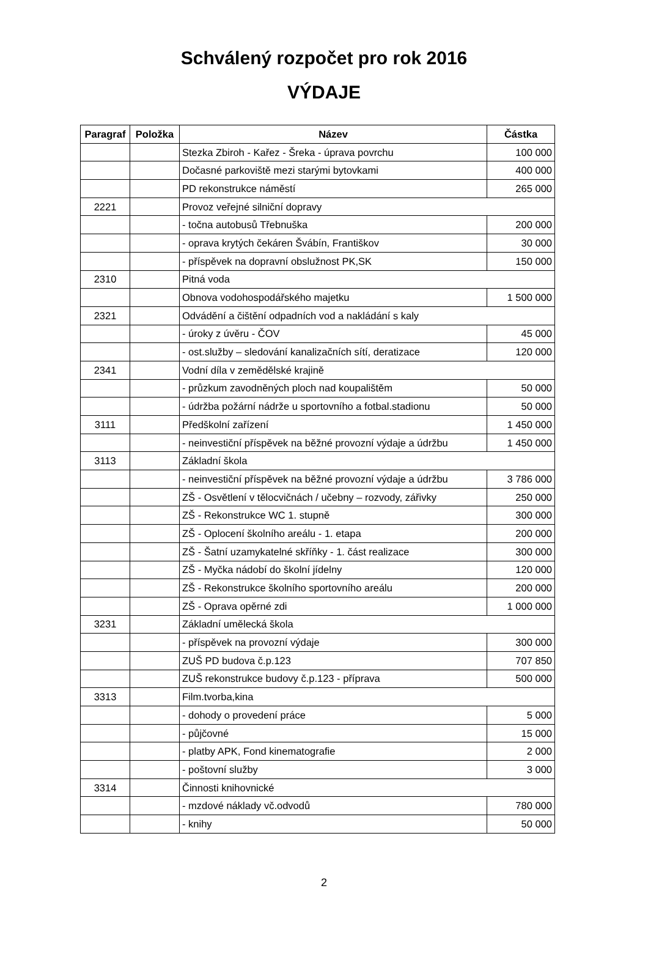Schválený rozpočet pro rok 2016
VÝDAJE
| Paragraf | Položka | Název | Částka |
| --- | --- | --- | --- |
| | | Stezka Zbiroh - Kařez - Šreka - úprava povrchu | 100 000 |
| | | Dočasné parkoviště mezi starými bytovkami | 400 000 |
| | | PD rekonstrukce náměstí | 265 000 |
| 2221 | | Provoz veřejné silniční dopravy | |
| | | - točna autobusů Třebnuška | 200 000 |
| | | - oprava krytých čekáren Švábín, Františkov | 30 000 |
| | | - příspěvek na dopravní obslužnost PK,SK | 150 000 |
| 2310 | | Pitná voda | |
| | | Obnova vodohospodářského majetku | 1 500 000 |
| 2321 | | Odvádění a čištění odpadních vod a nakládání s kaly | |
| | | - úroky z úvěru - ČOV | 45 000 |
| | | - ost.služby – sledování kanalizačních sítí, deratizace | 120 000 |
| 2341 | | Vodní díla v zemědělské krajině | |
| | | - průzkum zavodněných ploch nad koupalištěm | 50 000 |
| | | - údržba požární nádrže u sportovního a fotbal.stadionu | 50 000 |
| 3111 | | Předškolní zařízení | 1 450 000 |
| | | - neinvestiční příspěvek na běžné provozní výdaje a údržbu | 1 450 000 |
| 3113 | | Základní škola | |
| | | - neinvestiční příspěvek na běžné provozní výdaje a údržbu | 3 786 000 |
| | | ZŠ - Osvětlení v tělocvičnách / učebny – rozvody, zářivky | 250 000 |
| | | ZŠ - Rekonstrukce WC 1. stupně | 300 000 |
| | | ZŠ - Oplocení školního areálu - 1. etapa | 200 000 |
| | | ZŠ - Šatní uzamykatelné skříňky - 1. část realizace | 300 000 |
| | | ZŠ - Myčka nádobí do školní jídelny | 120 000 |
| | | ZŠ - Rekonstrukce školního sportovního areálu | 200 000 |
| | | ZŠ - Oprava opěrné zdi | 1 000 000 |
| 3231 | | Základní umělecká škola | |
| | | - příspěvek na provozní výdaje | 300 000 |
| | | ZUŠ PD budova č.p.123 | 707 850 |
| | | ZUŠ rekonstrukce budovy č.p.123 - příprava | 500 000 |
| 3313 | | Film.tvorba,kina | |
| | | - dohody o provedení práce | 5 000 |
| | | - půjčovné | 15 000 |
| | | - platby APK, Fond kinematografie | 2 000 |
| | | - poštovní služby | 3 000 |
| 3314 | | Činnosti knihovnické | |
| | | - mzdové náklady vč.odvodů | 780 000 |
| | | - knihy | 50 000 |
2